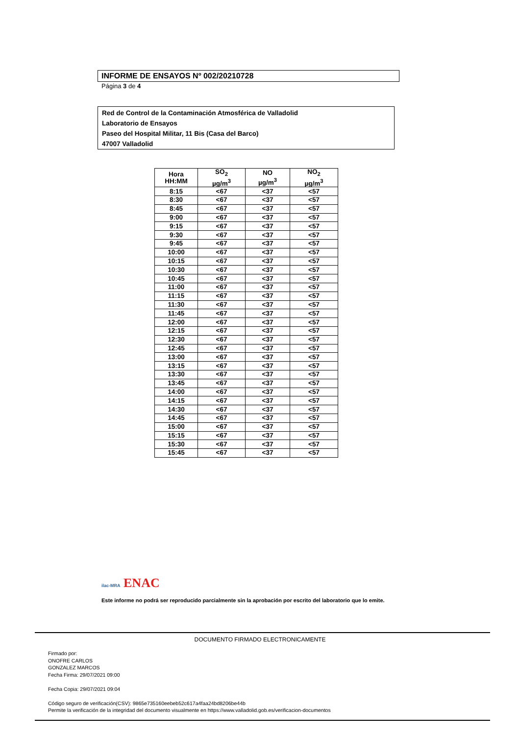INFORME DE ENSAYOS Nº 002/20210728
Página 3 de 4
Red de Control de la Contaminación Atmosférica de Valladolid
Laboratorio de Ensayos
Paseo del Hospital Militar, 11 Bis (Casa del Barco)
47007 Valladolid
| Hora HH:MM | SO<sub>2</sub> µg/m<sup>3</sup> | NO µg/m<sup>3</sup> | NO<sub>2</sub> µg/m<sup>3</sup> |
| --- | --- | --- | --- |
| 8:15 | <67 | <37 | <57 |
| 8:30 | <67 | <37 | <57 |
| 8:45 | <67 | <37 | <57 |
| 9:00 | <67 | <37 | <57 |
| 9:15 | <67 | <37 | <57 |
| 9:30 | <67 | <37 | <57 |
| 9:45 | <67 | <37 | <57 |
| 10:00 | <67 | <37 | <57 |
| 10:15 | <67 | <37 | <57 |
| 10:30 | <67 | <37 | <57 |
| 10:45 | <67 | <37 | <57 |
| 11:00 | <67 | <37 | <57 |
| 11:15 | <67 | <37 | <57 |
| 11:30 | <67 | <37 | <57 |
| 11:45 | <67 | <37 | <57 |
| 12:00 | <67 | <37 | <57 |
| 12:15 | <67 | <37 | <57 |
| 12:30 | <67 | <37 | <57 |
| 12:45 | <67 | <37 | <57 |
| 13:00 | <67 | <37 | <57 |
| 13:15 | <67 | <37 | <57 |
| 13:30 | <67 | <37 | <57 |
| 13:45 | <67 | <37 | <57 |
| 14:00 | <67 | <37 | <57 |
| 14:15 | <67 | <37 | <57 |
| 14:30 | <67 | <37 | <57 |
| 14:45 | <67 | <37 | <57 |
| 15:00 | <67 | <37 | <57 |
| 15:15 | <67 | <37 | <57 |
| 15:30 | <67 | <37 | <57 |
| 15:45 | <67 | <37 | <57 |
ilac-MRA ENAC
Este informe no podrá ser reproducido parcialmente sin la aprobación por escrito del laboratorio que lo emite.
DOCUMENTO FIRMADO ELECTRONICAMENTE
Firmado por:
ONOFRE CARLOS
GONZALEZ MARCOS
Fecha Firma: 29/07/2021 09:00
Fecha Copia: 29/07/2021 09:04
Código seguro de verificación(CSV): 9865e735160eebeb52c617a4faa24bd8206be44b
Permite la verificación de la integridad del documento visualmente en https://www.valladolid.gob.es/verificacion-documentos